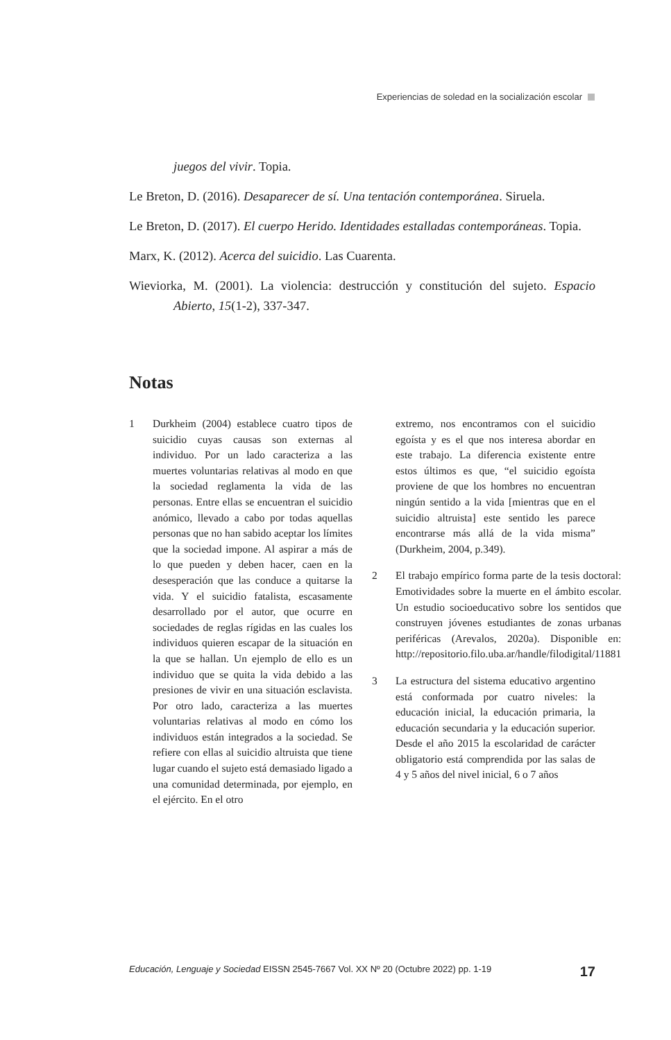Experiencias de soledad en la socialización escolar
juegos del vivir. Topia.
Le Breton, D. (2016). Desaparecer de sí. Una tentación contemporánea. Siruela.
Le Breton, D. (2017). El cuerpo Herido. Identidades estalladas contemporáneas. Topia.
Marx, K. (2012). Acerca del suicidio. Las Cuarenta.
Wieviorka, M. (2001). La violencia: destrucción y constitución del sujeto. Espacio Abierto, 15(1-2), 337-347.
Notas
1 Durkheim (2004) establece cuatro tipos de suicidio cuyas causas son externas al individuo. Por un lado caracteriza a las muertes voluntarias relativas al modo en que la sociedad reglamenta la vida de las personas. Entre ellas se encuentran el suicidio anómico, llevado a cabo por todas aquellas personas que no han sabido aceptar los límites que la sociedad impone. Al aspirar a más de lo que pueden y deben hacer, caen en la desesperación que las conduce a quitarse la vida. Y el suicidio fatalista, escasamente desarrollado por el autor, que ocurre en sociedades de reglas rígidas en las cuales los individuos quieren escapar de la situación en la que se hallan. Un ejemplo de ello es un individuo que se quita la vida debido a las presiones de vivir en una situación esclavista. Por otro lado, caracteriza a las muertes voluntarias relativas al modo en cómo los individuos están integrados a la sociedad. Se refiere con ellas al suicidio altruista que tiene lugar cuando el sujeto está demasiado ligado a una comunidad determinada, por ejemplo, en el ejército. En el otro
extremo, nos encontramos con el suicidio egoísta y es el que nos interesa abordar en este trabajo. La diferencia existente entre estos últimos es que, “el suicidio egoísta proviene de que los hombres no encuentran ningún sentido a la vida [mientras que en el suicidio altruista] este sentido les parece encontrarse más allá de la vida misma” (Durkheim, 2004, p.349).
2 El trabajo empírico forma parte de la tesis doctoral: Emotividades sobre la muerte en el ámbito escolar. Un estudio socioeducativo sobre los sentidos que construyen jóvenes estudiantes de zonas urbanas periféricas (Arevalos, 2020a). Disponible en: http://repositorio.filo.uba.ar/handle/filodigital/11881
3 La estructura del sistema educativo argentino está conformada por cuatro niveles: la educación inicial, la educación primaria, la educación secundaria y la educación superior. Desde el año 2015 la escolaridad de carácter obligatorio está comprendida por las salas de 4 y 5 años del nivel inicial, 6 o 7 años
Educación, Lenguaje y Sociedad EISSN 2545-7667 Vol. XX Nº 20 (Octubre 2022) pp. 1-19 17